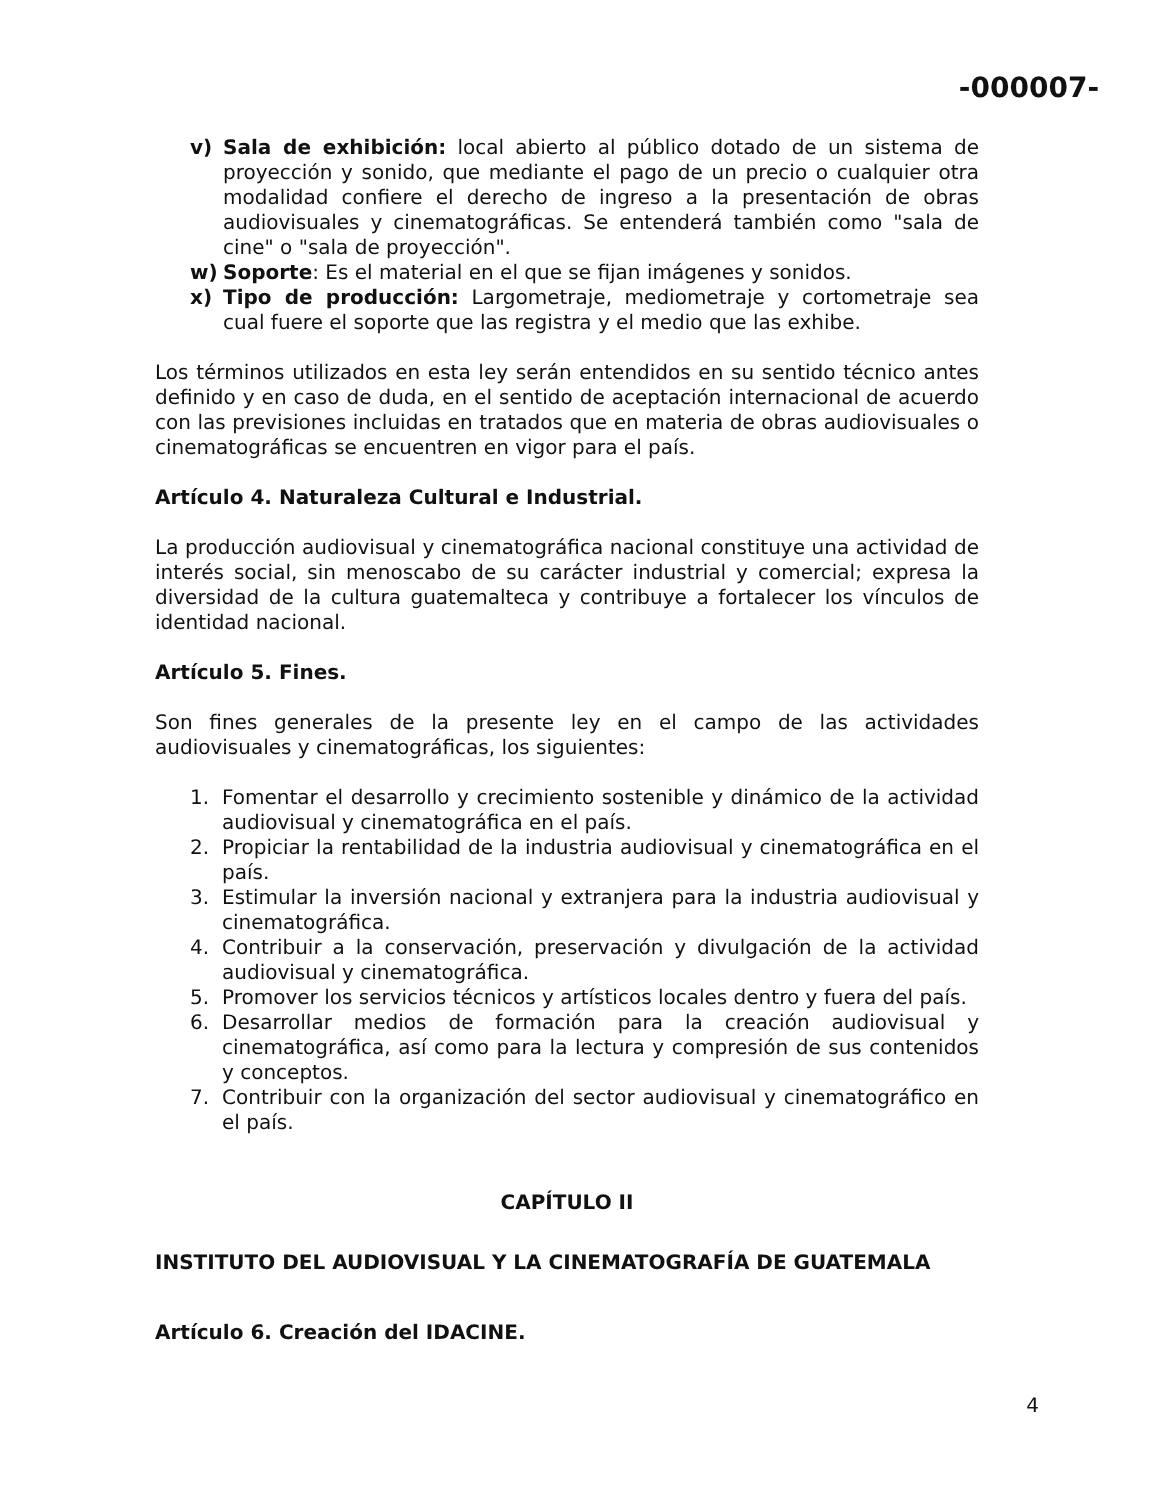-000007-
v) Sala de exhibición: local abierto al público dotado de un sistema de proyección y sonido, que mediante el pago de un precio o cualquier otra modalidad confiere el derecho de ingreso a la presentación de obras audiovisuales y cinematográficas. Se entenderá también como "sala de cine" o "sala de proyección".
w) Soporte: Es el material en el que se fijan imágenes y sonidos.
x) Tipo de producción: Largometraje, mediometraje y cortometraje sea cual fuere el soporte que las registra y el medio que las exhibe.
Los términos utilizados en esta ley serán entendidos en su sentido técnico antes definido y en caso de duda, en el sentido de aceptación internacional de acuerdo con las previsiones incluidas en tratados que en materia de obras audiovisuales o cinematográficas se encuentren en vigor para el país.
Artículo 4. Naturaleza Cultural e Industrial.
La producción audiovisual y cinematográfica nacional constituye una actividad de interés social, sin menoscabo de su carácter industrial y comercial; expresa la diversidad de la cultura guatemalteca y contribuye a fortalecer los vínculos de identidad nacional.
Artículo 5. Fines.
Son fines generales de la presente ley en el campo de las actividades audiovisuales y cinematográficas, los siguientes:
1. Fomentar el desarrollo y crecimiento sostenible y dinámico de la actividad audiovisual y cinematográfica en el país.
2. Propiciar la rentabilidad de la industria audiovisual y cinematográfica en el país.
3. Estimular la inversión nacional y extranjera para la industria audiovisual y cinematográfica.
4. Contribuir a la conservación, preservación y divulgación de la actividad audiovisual y cinematográfica.
5. Promover los servicios técnicos y artísticos locales dentro y fuera del país.
6. Desarrollar medios de formación para la creación audiovisual y cinematográfica, así como para la lectura y compresión de sus contenidos y conceptos.
7. Contribuir con la organización del sector audiovisual y cinematográfico en el país.
CAPÍTULO II
INSTITUTO DEL AUDIOVISUAL Y LA CINEMATOGRAFÍA DE GUATEMALA
Artículo 6. Creación del IDACINE.
4